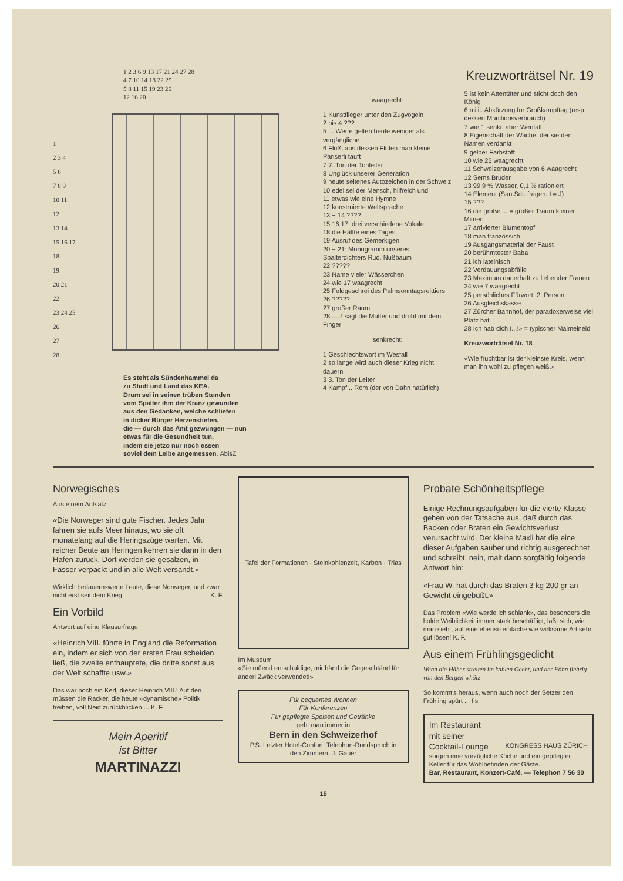1 2 3 6 9 13 17 21 24 27 28
4 7 10 14 18 22 25
5 8 11 15 19 23 26
12 16 20
1
2 3 4
5 6
7 8 9
10 11
12
13 14
15 16 17
18
19
20 21
22
23 24 25
26
27
28
Es steht als Sündenhammel da
zu Stadt und Land das KEA.
Drum sei in seinen trüben Stunden
vom Spalter ihm der Kranz gewunden
aus den Gedanken, welche schliefen
in dicker Bürger Herzenstiefen,
die — durch das Amt gezwungen — nun
etwas für die Gesundheit tun,
indem sie jetzo nur noch essen
soviel dem Leibe angemessen. AbisZ
Kreuzworträtsel Nr. 19
waagrecht:
1 Kunstflieger unter den Zugvögeln
2 bis 4 ???
5 ... Werte gelten heute weniger als vergängliche
6 Fluß, aus dessen Fluten man kleine Pariserli tauft
7 7. Ton der Tonleiter
8 Unglück unserer Generation
9 heute seltenes Autozeichen in der Schweiz
10 edel sei der Mensch, hilfreich und
11 etwas wie eine Hymne
12 konstruierte Weltsprache
13 + 14 ????
15 16 17: drei verschiedene Vokale
18 die Hälfte eines Tages
19 Ausruf des Gemerkigen
20 + 21: Monogramm unseres Spalterdichters Rud. Nußbaum
22 ?????
23 Name vieler Wässerchen
24 wie 17 waagrecht
25 Feldgeschrei des Palmsonntagsreittiers
26 ?????
27 großer Raum
28 .....! sagt die Mutter und droht mit dem Finger
senkrecht:
1 Geschlechtswort im Wesfall
2 so lange wird auch dieser Krieg nicht dauern
3 3. Ton der Leiter
4 Kampf .. Rom (der von Dahn natürlich)
5 ist kein Attentäter und sticht doch den König
6 milit. Abkürzung für Großkampftag (resp. dessen Munitionsverbrauch)
7 wie 1 senkr. aber Wenfall
8 Eigenschaft der Wache, der sie den Namen verdankt
9 gelber Farbstoff
10 wie 25 waagrecht
11 Schweizerausgabe von 6 waagrecht
12 Sems Bruder
13 99,9 % Wasser, 0,1 % rationiert
14 Element (San.Sdt. fragen. I = J)
15 ???
16 die große ... = großer Traum kleiner Mimen
17 arrivierter Blumentopf
18 man französsich
19 Ausgangsmaterial der Faust
20 berühmtester Baba
21 ich lateinisch
22 Verdauungsabfälle
23 Maximum dauerhaft zu liebender Frauen
24 wie 7 waagrecht
25 persönliches Fürwort, 2. Person
26 Ausgleichskasse
27 Zürcher Bahnhof, der paradoxerweise viel Platz hat
28 Ich hab dich I...!» = typischer Maimeineid
Kreuzworträtsel Nr. 18
«Wie fruchtbar ist der kleinste Kreis, wenn man ihn wohl zu pflegen weiß.»
Norwegisches
Aus einem Aufsatz:
«Die Norweger sind gute Fischer. Jedes Jahr fahren sie aufs Meer hinaus, wo sie oft monatelang auf die Heringszüge warten. Mit reicher Beute an Heringen kehren sie dann in den Hafen zurück. Dort werden sie gesalzen, in Fässer verpackt und in alle Welt versandt.»
Wirklich bedauernswerte Leute, diese Norweger, und zwar nicht erst seit dem Krieg! K. F.
Ein Vorbild
Antwort auf eine Klausurfrage:
«Heinrich VIII. führte in England die Reformation ein, indem er sich von der ersten Frau scheiden ließ, die zweite enthauptete, die dritte sonst aus der Welt schaffte usw.»
Das war noch ein Kerl, dieser Heinrich VIII.! Auf den müssen die Racker, die heute «dynamische» Politik treiben, voll Neid zurückblicken ... K. F.
Mein Aperitif
ist Bitter
MARTINAZZI
Tafel der Formationen · Steinkohlenzeit, Karbon · Trias
Im Museum
«Sie müend entschuldige, mir händ die Gegeschtänd für anderi Zwäck verwendet!»
Für bequemes Wohnen
Für Konferenzen
Für gepflegte Speisen und Getränke
geht man immer in
Bern in den Schweizerhof
P.S. Letzter Hotel-Confort: Telephon-Rundspruch in den Zimmern. J. Gauer
Probate Schönheitspflege
Einige Rechnungsaufgaben für die vierte Klasse gehen von der Tatsache aus, daß durch das Backen oder Braten ein Gewichtsverlust verursacht wird. Der kleine Maxli hat die eine dieser Aufgaben sauber und richtig ausgerechnet und schreibt, nein, malt dann sorgfältig folgende Antwort hin:
«Frau W. hat durch das Braten 3 kg 200 gr an Gewicht eingebüßt.»
Das Problem «Wie werde ich schlank», das besonders die holde Weiblichkeit immer stark beschäftigt, läßt sich, wie man sieht, auf eine ebenso einfache wie wirksame Art sehr gut lösen! K. F.
Aus einem Frühlingsgedicht
Wenn die Häher streiten im kahlen Geeht, und der Föhn fiebrig von den Bergen whölz
So kommt's heraus, wenn auch noch der Setzer den Frühling spürt ... fis
Im Restaurant
mit seiner
Cocktail-Lounge KONGRESS HAUS ZÜRICH
sorgen eine vorzügliche Küche und ein gepflegter Keller für das Wohlbefinden der Gäste.
Bar, Restaurant, Konzert-Café. — Telephon 7 56 30
16